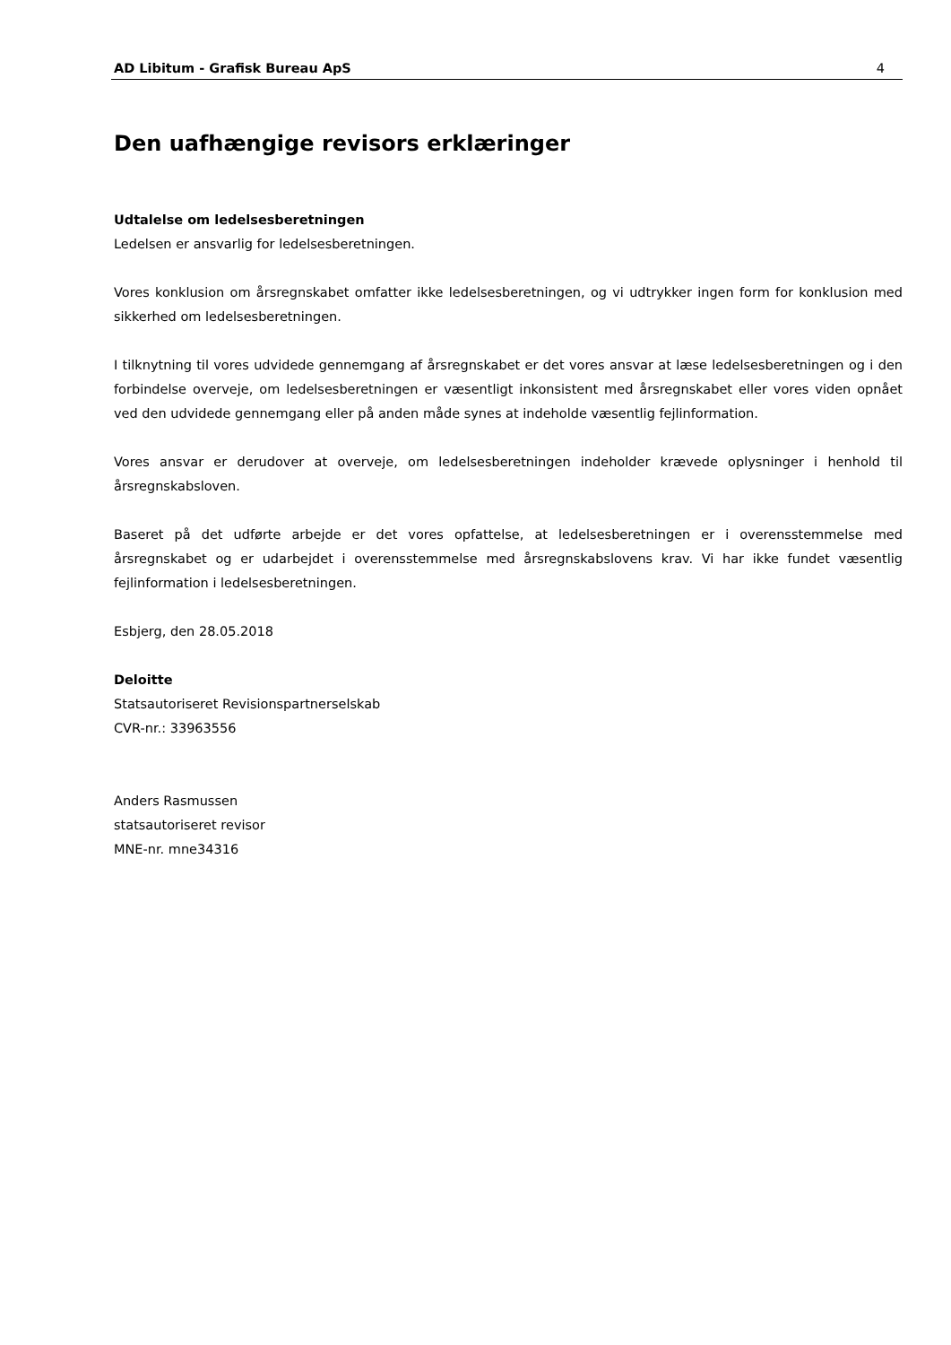AD Libitum - Grafisk Bureau ApS 4
Den uafhængige revisors erklæringer
Udtalelse om ledelsesberetningen
Ledelsen er ansvarlig for ledelsesberetningen.
Vores konklusion om årsregnskabet omfatter ikke ledelsesberetningen, og vi udtrykker ingen form for konklusion med sikkerhed om ledelsesberetningen.
I tilknytning til vores udvidede gennemgang af årsregnskabet er det vores ansvar at læse ledelsesberetningen og i den forbindelse overveje, om ledelsesberetningen er væsentligt inkonsistent med årsregnskabet eller vores viden opnået ved den udvidede gennemgang eller på anden måde synes at indeholde væsentlig fejlinformation.
Vores ansvar er derudover at overveje, om ledelsesberetningen indeholder krævede oplysninger i henhold til årsregnskabsloven.
Baseret på det udførte arbejde er det vores opfattelse, at ledelsesberetningen er i overensstemmelse med årsregnskabet og er udarbejdet i overensstemmelse med årsregnskabslovens krav. Vi har ikke fundet væsentlig fejlinformation i ledelsesberetningen.
Esbjerg, den 28.05.2018
Deloitte
Statsautoriseret Revisionspartnerselskab
CVR-nr.: 33963556
Anders Rasmussen
statsautoriseret revisor
MNE-nr. mne34316